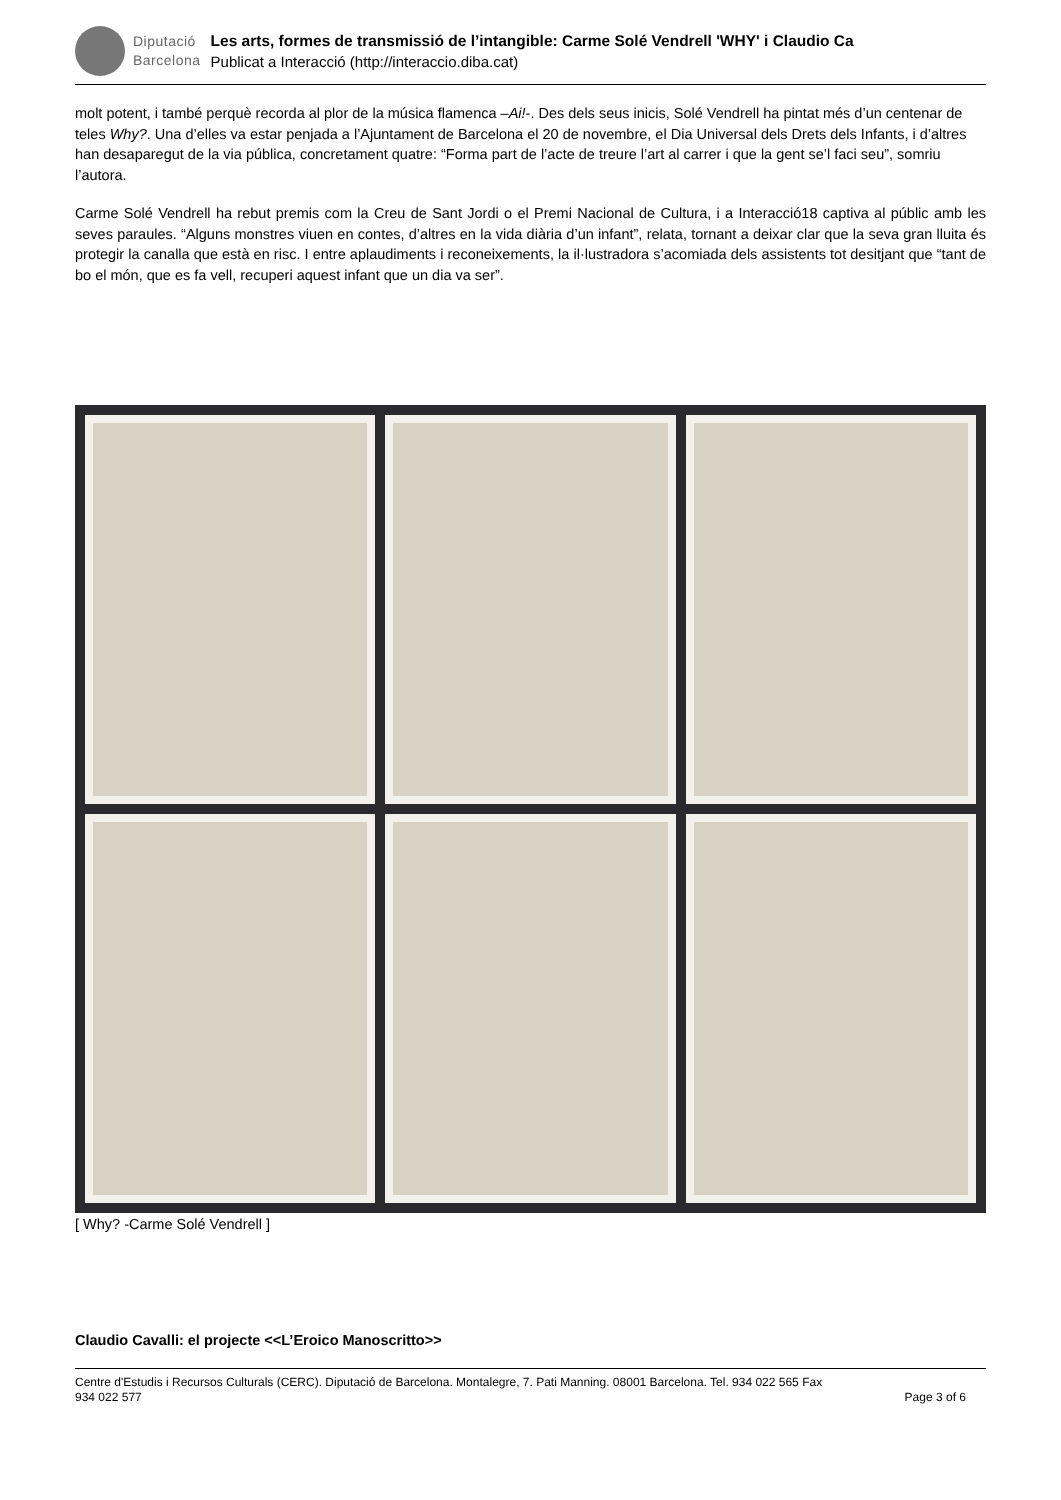Diputació
Barcelona
Les arts, formes de transmissió de l’intangible: Carme Solé Vendrell 'WHY' i Claudio Ca
Publicat a Interacció (http://interaccio.diba.cat)
molt potent, i també perquè recorda al plor de la música flamenca –Ai!-. Des dels seus inicis, Solé Vendrell ha pintat més d’un centenar de teles Why?. Una d’elles va estar penjada a l’Ajuntament de Barcelona el 20 de novembre, el Dia Universal dels Drets dels Infants, i d’altres han desaparegut de la via pública, concretament quatre: “Forma part de l’acte de treure l’art al carrer i que la gent se’l faci seu”, somriu l’autora.
Carme Solé Vendrell ha rebut premis com la Creu de Sant Jordi o el Premi Nacional de Cultura, i a Interacció18 captiva al públic amb les seves paraules. “Alguns monstres viuen en contes, d’altres en la vida diària d’un infant”, relata, tornant a deixar clar que la seva gran lluita és protegir la canalla que està en risc. I entre aplaudiments i reconeixements, la il·lustradora s’acomiada dels assistents tot desitjant que “tant de bo el món, que es fa vell, recuperi aquest infant que un dia va ser”.
[ Why? -Carme Solé Vendrell ]
Claudio Cavalli: el projecte <<L’Eroico Manoscritto>>
Centre d'Estudis i Recursos Culturals (CERC). Diputació de Barcelona. Montalegre, 7. Pati Manning. 08001 Barcelona. Tel. 934 022 565 Fax
934 022 577 Page 3 of 6